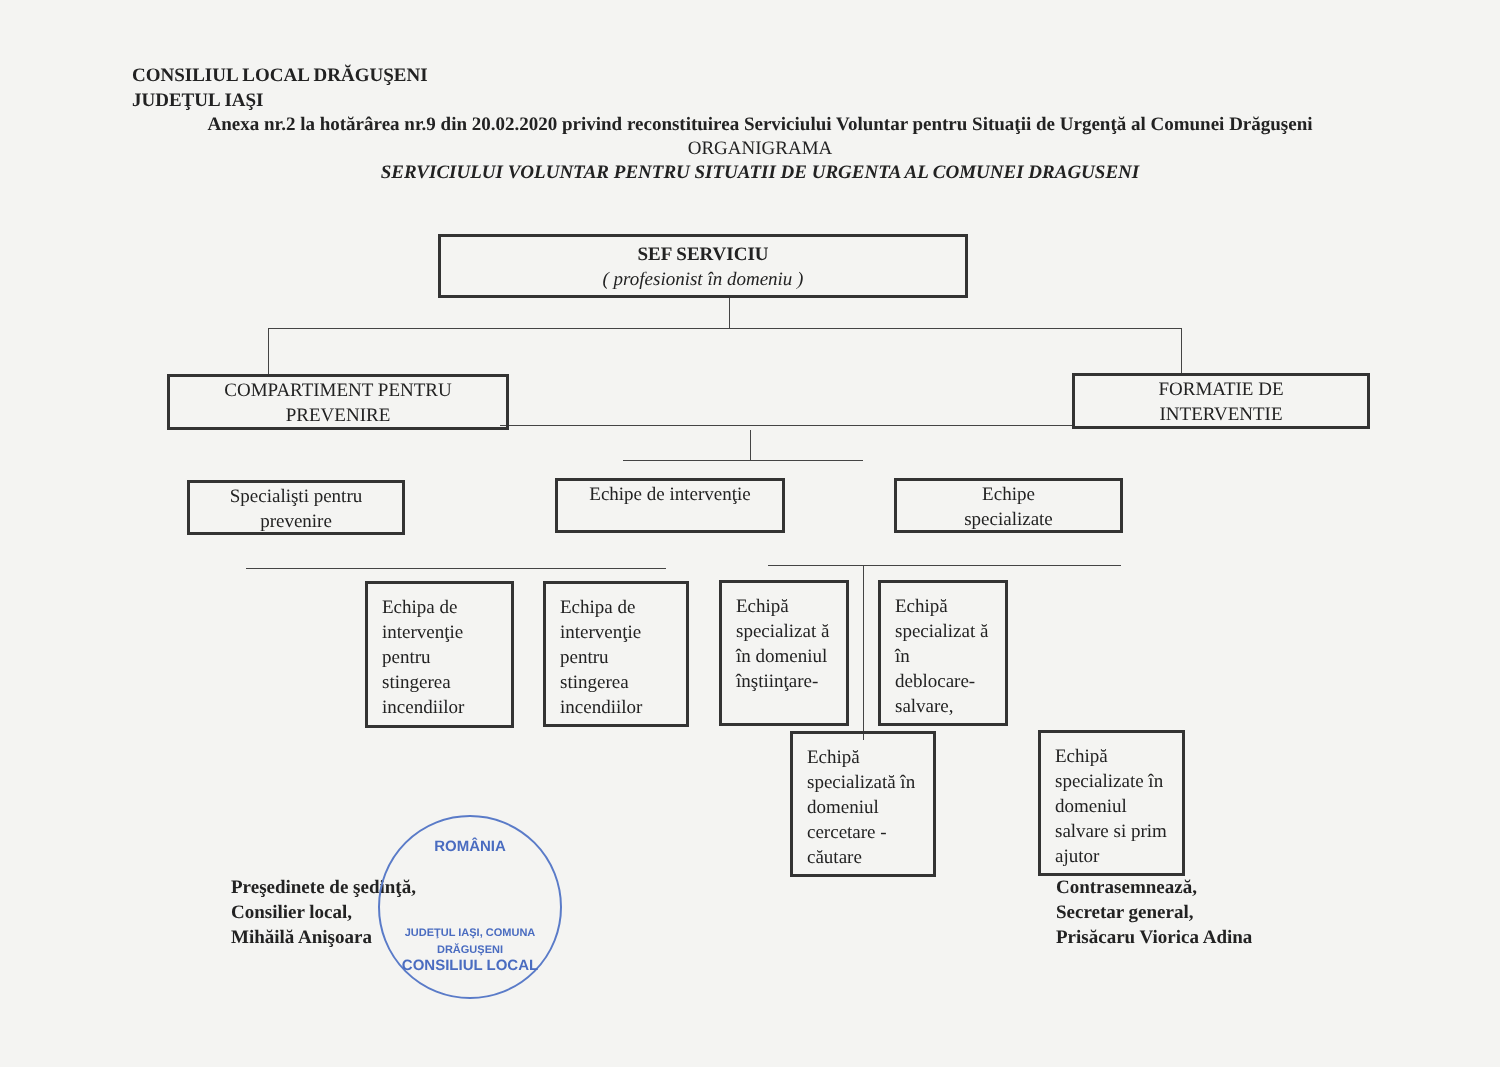CONSILIUL LOCAL DRĂGUŞENI
JUDEŢUL IAŞI
Anexa nr.2 la hotărârea nr.9 din 20.02.2020 privind reconstituirea Serviciului Voluntar pentru Situaţii de Urgenţă al Comunei Drăguşeni
ORGANIGRAMA
SERVICIULUI VOLUNTAR PENTRU SITUATII DE URGENTA AL COMUNEI DRAGUSENI
SEF SERVICIU
( profesionist în domeniu )
COMPARTIMENT PENTRU
PREVENIRE
FORMATIE DE
INTERVENTIE
Specialişti pentru
prevenire
Echipe de intervenţie
Echipe
specializate
Echipa de intervenţie pentru stingerea incendiilor
Echipa de intervenţie pentru stingerea incendiilor
Echipă specializat ă în domeniul înştiinţare-
Echipă specializat ă în deblocare-salvare,
Echipă specializată în domeniul cercetare - căutare
Echipă specializate în domeniul salvare si prim ajutor
Preşedinete de şedinţă,
Consilier local,
Mihăilă Anişoara
Contrasemnează,
Secretar general,
Prisăcaru Viorica Adina
ROMÂNIA
JUDEŢUL IAŞI, COMUNA DRĂGUŞENI
CONSILIUL LOCAL